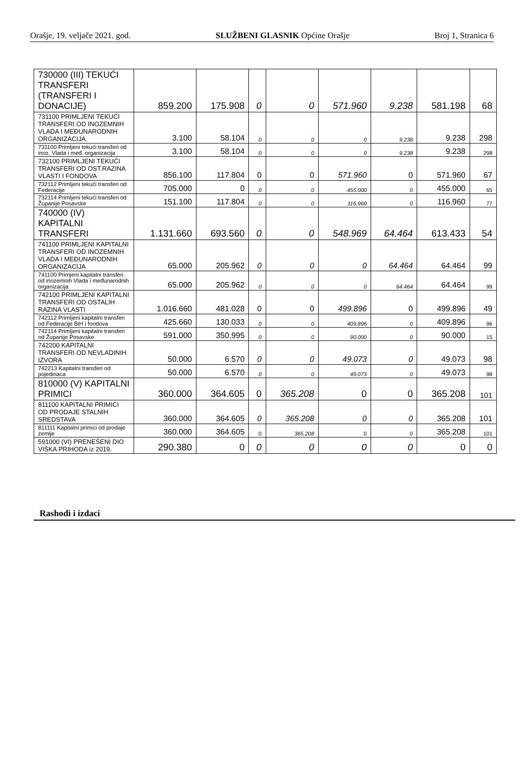Orašje, 19. veljače 2021. god. SLUŽBENI GLASNIK Općine Orašje Broj 1, Stranica 6
| 730000 (III) TEKUĆI TRANSFERI (TRANSFERI I DONACIJE) | 859.200 | 175.908 | 0 | 0 | 571.960 | 9.238 | 581.198 | 68 |
| 731100 PRIMLJENI TEKUĆI TRANSFERI OD INOZEMNIH VLADA I MEĐUNARODNIH ORGANIZACIJA | 3.100 | 58.104 | 0 | 0 | 0 | 9.238 | 9.238 | 298 |
| 731100 Primljeni tekući transferi od inoz. Vlada i međ. organizacija | 3.100 | 58.104 | 0 | 0 | 0 | 9.238 | 9.238 | 298 |
| 732100 PRIMLJENI TEKUĆI TRANSFERI OD OST.RAZINA VLASTI I FONDOVA | 856.100 | 117.804 | 0 | 0 | 571.960 | 0 | 571.960 | 67 |
| 732112 Primljeni tekući transferi od Federacije | 705.000 | 0 | 0 | 0 | 455.000 | 0 | 455.000 | 65 |
| 732114 Primljeni tekući transferi od Županije Posavske | 151.100 | 117.804 | 0 | 0 | 116.960 | 0 | 116.960 | 77 |
| 740000 (IV) KAPITALNI TRANSFERI | 1.131.660 | 693.560 | 0 | 0 | 548.969 | 64.464 | 613.433 | 54 |
| 741100 PRIMLJENI KAPITALNI TRANSFERI OD INOZEMNIH VLADA I MEĐUNARODNIH ORGANIZACIJA | 65.000 | 205.962 | 0 | 0 | 0 | 64.464 | 64.464 | 99 |
| 741100 Primjeni kapitalni transferi od inozemnih Vlada i međunarodnih organizacija | 65.000 | 205.962 | 0 | 0 | 0 | 64.464 | 64.464 | 99 |
| 742100 PRIMLJENI KAPITALNI TRANSFERI OD OSTALIH RAZINA VLASTI | 1.016.660 | 481.028 | 0 | 0 | 499.896 | 0 | 499.896 | 49 |
| 742112 Primljeni kapitalni transferi od Federacije BiH i fondova | 425.660 | 130.033 | 0 | 0 | 409.896 | 0 | 409.896 | 96 |
| 742114 Primljeni kapitalni transferi od Županije Posavske | 591.000 | 350.995 | 0 | 0 | 90.000 | 0 | 90.000 | 15 |
| 742200 KAPITALNI TRANSFERI OD NEVLADINIH IZVORA | 50.000 | 6.570 | 0 | 0 | 49.073 | 0 | 49.073 | 98 |
| 742213 Kapitalni transferi od pojedinaca | 50.000 | 6.570 | 0 | 0 | 49.073 | 0 | 49.073 | 98 |
| 810000 (V) KAPITALNI PRIMICI | 360.000 | 364.605 | 0 | 365.208 | 0 | 0 | 365.208 | 101 |
| 811100 KAPITALNI PRIMICI OD PRODAJE STALNIH SREDSTAVA | 360.000 | 364.605 | 0 | 365.208 | 0 | 0 | 365.208 | 101 |
| 811111 Kapitalni primici od prodaje zemlje | 360.000 | 364.605 | 0 | 365.208 | 0 | 0 | 365.208 | 101 |
| 591000 (VI) PRENEŠENI DIO VIŠKA PRIHODA iz 2019. | 290.380 | 0 | 0 | 0 | 0 | 0 | 0 | 0 |
Rashodi i izdaci